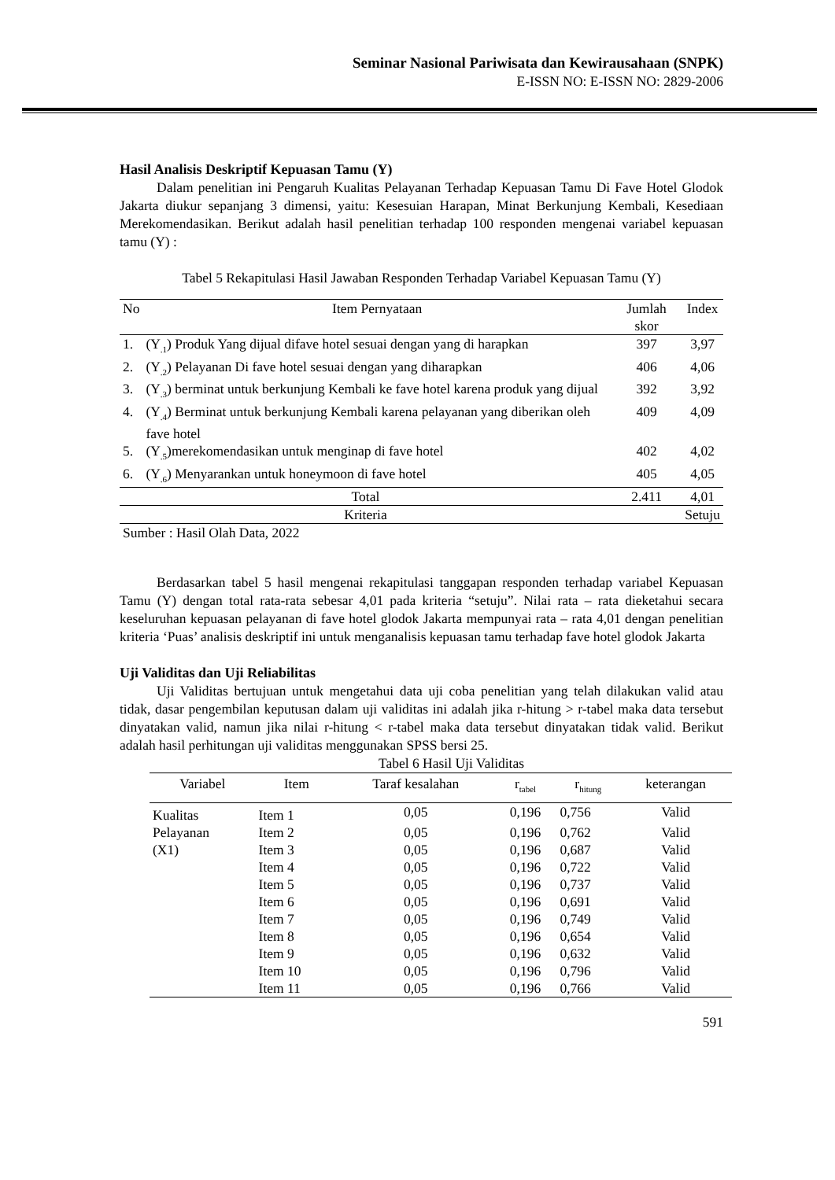Seminar Nasional Pariwisata dan Kewirausahaan (SNPK)
E-ISSN NO: E-ISSN NO: 2829-2006
Hasil Analisis Deskriptif Kepuasan Tamu (Y)
Dalam penelitian ini Pengaruh Kualitas Pelayanan Terhadap Kepuasan Tamu Di Fave Hotel Glodok Jakarta diukur sepanjang 3 dimensi, yaitu: Kesesuian Harapan, Minat Berkunjung Kembali, Kesediaan Merekomendasikan. Berikut adalah hasil penelitian terhadap 100 responden mengenai variabel kepuasan tamu (Y) :
Tabel 5 Rekapitulasi Hasil Jawaban Responden Terhadap Variabel Kepuasan Tamu (Y)
| No | Item Pernyataan | Jumlah skor | Index |
| --- | --- | --- | --- |
| 1. | (Y<sub>.1</sub>) Produk Yang dijual difave hotel sesuai dengan yang di harapkan | 397 | 3,97 |
| 2. | (Y<sub>.2</sub>) Pelayanan Di fave hotel sesuai dengan yang diharapkan | 406 | 4,06 |
| 3. | (Y<sub>.3</sub>) berminat untuk berkunjung Kembali ke fave hotel karena produk yang dijual | 392 | 3,92 |
| 4. | (Y<sub>.4</sub>) Berminat untuk berkunjung Kembali karena pelayanan yang diberikan oleh fave hotel | 409 | 4,09 |
| 5. | (Y<sub>.5</sub>)merekomendasikan untuk menginap di fave hotel | 402 | 4,02 |
| 6. | (Y<sub>.6</sub>) Menyarankan untuk honeymoon di fave hotel | 405 | 4,05 |
| Total | | 2.411 | 4,01 |
| Kriteria | | | Setuju |
Sumber : Hasil Olah Data, 2022
Berdasarkan tabel 5 hasil mengenai rekapitulasi tanggapan responden terhadap variabel Kepuasan Tamu (Y) dengan total rata-rata sebesar 4,01 pada kriteria “setuju”. Nilai rata – rata dieketahui secara keseluruhan kepuasan pelayanan di fave hotel glodok Jakarta mempunyai rata – rata 4,01 dengan penelitian kriteria ‘Puas’ analisis deskriptif ini untuk menganalisis kepuasan tamu terhadap fave hotel glodok Jakarta
Uji Validitas dan Uji Reliabilitas
Uji Validitas bertujuan untuk mengetahui data uji coba penelitian yang telah dilakukan valid atau tidak, dasar pengembilan keputusan dalam uji validitas ini adalah jika r-hitung > r-tabel maka data tersebut dinyatakan valid, namun jika nilai r-hitung < r-tabel maka data tersebut dinyatakan tidak valid. Berikut adalah hasil perhitungan uji validitas menggunakan SPSS bersi 25.
Tabel 6 Hasil Uji Validitas
| Variabel | Item | Taraf kesalahan | r<sub>tabel</sub> | r<sub>hitung</sub> | keterangan |
| --- | --- | --- | --- | --- | --- |
| Kualitas Pelayanan (X1) | Item 1 | 0,05 | 0,196 | 0,756 | Valid |
| | Item 2 | 0,05 | 0,196 | 0,762 | Valid |
| | Item 3 | 0,05 | 0,196 | 0,687 | Valid |
| | Item 4 | 0,05 | 0,196 | 0,722 | Valid |
| | Item 5 | 0,05 | 0,196 | 0,737 | Valid |
| | Item 6 | 0,05 | 0,196 | 0,691 | Valid |
| | Item 7 | 0,05 | 0,196 | 0,749 | Valid |
| | Item 8 | 0,05 | 0,196 | 0,654 | Valid |
| | Item 9 | 0,05 | 0,196 | 0,632 | Valid |
| | Item 10 | 0,05 | 0,196 | 0,796 | Valid |
| | Item 11 | 0,05 | 0,196 | 0,766 | Valid |
591